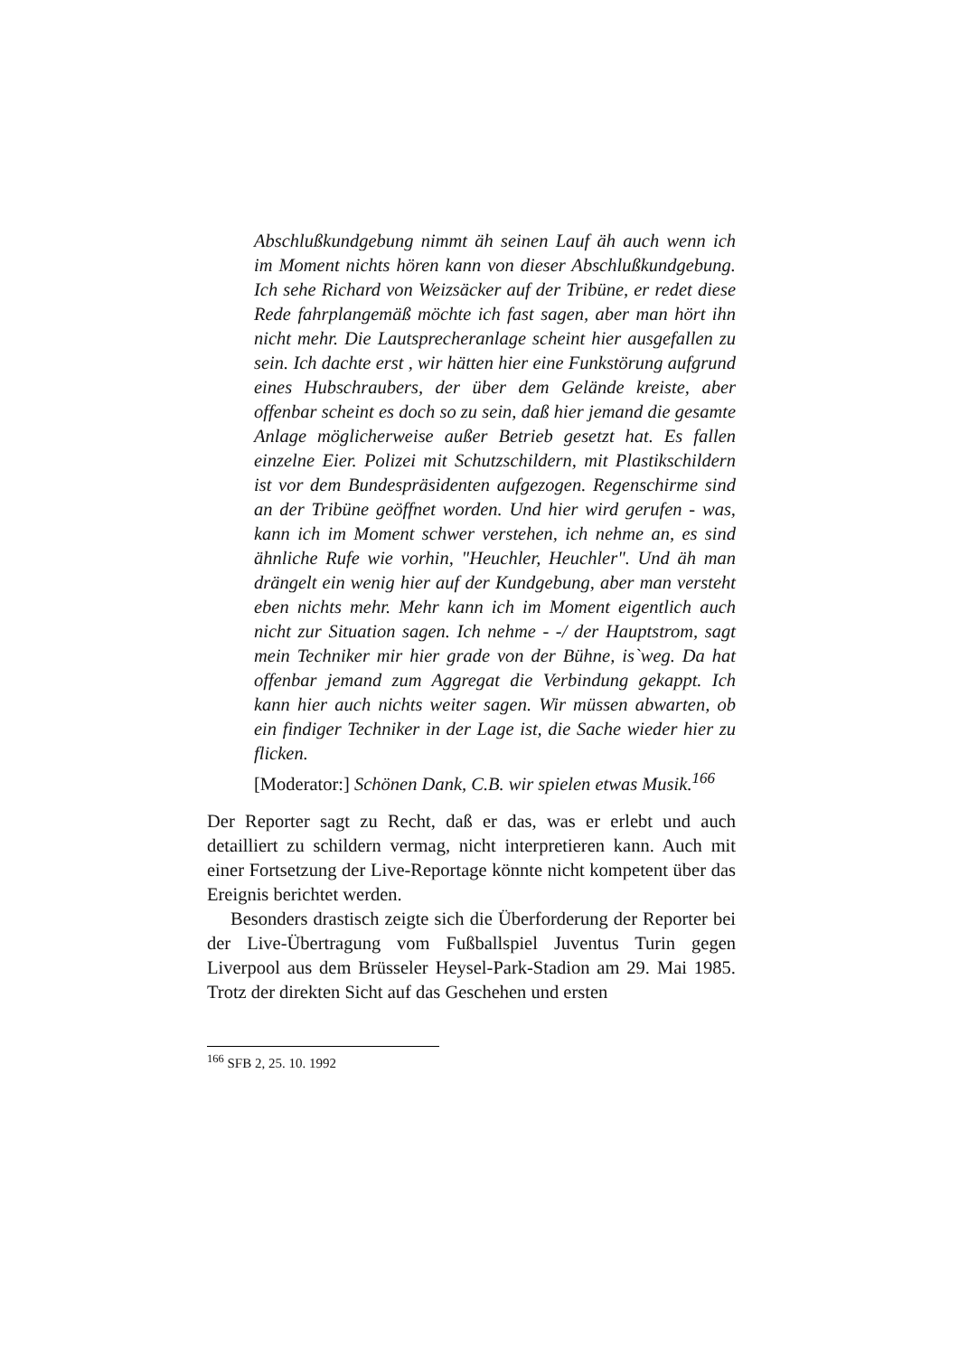Abschlußkundgebung nimmt äh seinen Lauf äh auch wenn ich im Moment nichts hören kann von dieser Abschlußkundgebung. Ich sehe Richard von Weizsäcker auf der Tribüne, er redet diese Rede fahrplangemäß möchte ich fast sagen, aber man hört ihn nicht mehr. Die Lautsprecheranlage scheint hier ausgefallen zu sein. Ich dachte erst , wir hätten hier eine Funkstörung aufgrund eines Hubschraubers, der über dem Gelände kreiste, aber offenbar scheint es doch so zu sein, daß hier jemand die gesamte Anlage möglicherweise außer Betrieb gesetzt hat. Es fallen einzelne Eier. Polizei mit Schutzschildern, mit Plastikschildern ist vor dem Bundespräsidenten aufgezogen. Regenschirme sind an der Tribüne geöffnet worden. Und hier wird gerufen - was, kann ich im Moment schwer verstehen, ich nehme an, es sind ähnliche Rufe wie vorhin, "Heuchler, Heuchler". Und äh man drängelt ein wenig hier auf der Kundgebung, aber man versteht eben nichts mehr. Mehr kann ich im Moment eigentlich auch nicht zur Situation sagen. Ich nehme - -/ der Hauptstrom, sagt mein Techniker mir hier grade von der Bühne, is`weg. Da hat offenbar jemand zum Aggregat die Verbindung gekappt. Ich kann hier auch nichts weiter sagen. Wir müssen abwarten, ob ein findiger Techniker in der Lage ist, die Sache wieder hier zu flicken.
[Moderator:] Schönen Dank, C.B. wir spielen etwas Musik.<sup>166</sup>
Der Reporter sagt zu Recht, daß er das, was er erlebt und auch detailliert zu schildern vermag, nicht interpretieren kann. Auch mit einer Fortsetzung der Live-Reportage könnte nicht kompetent über das Ereignis berichtet werden.
Besonders drastisch zeigte sich die Überforderung der Reporter bei der Live-Übertragung vom Fußballspiel Juventus Turin gegen Liverpool aus dem Brüsseler Heysel-Park-Stadion am 29. Mai 1985. Trotz der direkten Sicht auf das Geschehen und ersten
<sup>166</sup> SFB 2, 25. 10. 1992